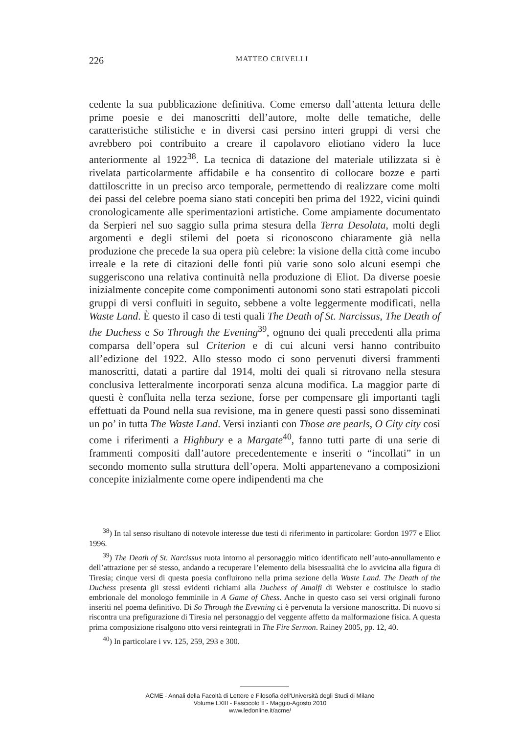226
MATTEO CRIVELLI
cedente la sua pubblicazione definitiva. Come emerso dall’attenta lettura delle prime poesie e dei manoscritti dell’autore, molte delle tematiche, delle caratteristiche stilistiche e in diversi casi persino interi gruppi di versi che avrebbero poi contribuito a creare il capolavoro eliotiano videro la luce anteriormente al 1922<sup>38</sup>. La tecnica di datazione del materiale utilizzata si è rivelata particolarmente affidabile e ha consentito di collocare bozze e parti dattiloscritte in un preciso arco temporale, permettendo di realizzare come molti dei passi del celebre poema siano stati concepiti ben prima del 1922, vicini quindi cronologicamente alle sperimentazioni artistiche. Come ampiamente documentato da Serpieri nel suo saggio sulla prima stesura della Terra Desolata, molti degli argomenti e degli stilemi del poeta si riconoscono chiaramente già nella produzione che precede la sua opera più celebre: la visione della città come incubo irreale e la rete di citazioni delle fonti più varie sono solo alcuni esempi che suggeriscono una relativa continuità nella produzione di Eliot. Da diverse poesie inizialmente concepite come componimenti autonomi sono stati estrapolati piccoli gruppi di versi confluiti in seguito, sebbene a volte leggermente modificati, nella Waste Land. È questo il caso di testi quali The Death of St. Narcissus, The Death of the Duchess e So Through the Evening<sup>39</sup>, ognuno dei quali precedenti alla prima comparsa dell’opera sul Criterion e di cui alcuni versi hanno contribuito all’edizione del 1922. Allo stesso modo ci sono pervenuti diversi frammenti manoscritti, datati a partire dal 1914, molti dei quali si ritrovano nella stesura conclusiva letteralmente incorporati senza alcuna modifica. La maggior parte di questi è confluita nella terza sezione, forse per compensare gli importanti tagli effettuati da Pound nella sua revisione, ma in genere questi passi sono disseminati un po’ in tutta The Waste Land. Versi inzianti con Those are pearls, O City city così come i riferimenti a Highbury e a Margate<sup>40</sup>, fanno tutti parte di una serie di frammenti compositi dall’autore precedentemente e inseriti o “incollati” in un secondo momento sulla struttura dell’opera. Molti appartenevano a composizioni concepite inizialmente come opere indipendenti ma che
<sup>38</sup>) In tal senso risultano di notevole interesse due testi di riferimento in particolare: Gordon 1977 e Eliot 1996.
<sup>39</sup>) The Death of St. Narcissus ruota intorno al personaggio mitico identificato nell’auto-annullamento e dell’attrazione per sé stesso, andando a recuperare l’elemento della bisessualità che lo avvicina alla figura di Tiresia; cinque versi di questa poesia confluirono nella prima sezione della Waste Land. The Death of the Duchess presenta gli stessi evidenti richiami alla Duchess of Amalfi di Webster e costituisce lo stadio embrionale del monologo femminile in A Game of Chess. Anche in questo caso sei versi originali furono inseriti nel poema definitivo. Di So Through the Evevning ci è pervenuta la versione manoscritta. Di nuovo si riscontra una prefigurazione di Tiresia nel personaggio del veggente affetto da malformazione fisica. A questa prima composizione risalgono otto versi reintegrati in The Fire Sermon. Rainey 2005, pp. 12, 40.
<sup>40</sup>) In particolare i vv. 125, 259, 293 e 300.
ACME - Annali della Facoltà di Lettere e Filosofia dell'Università degli Studi di Milano
Volume LXIII - Fascicolo II - Maggio-Agosto 2010
www.ledonline.it/acme/